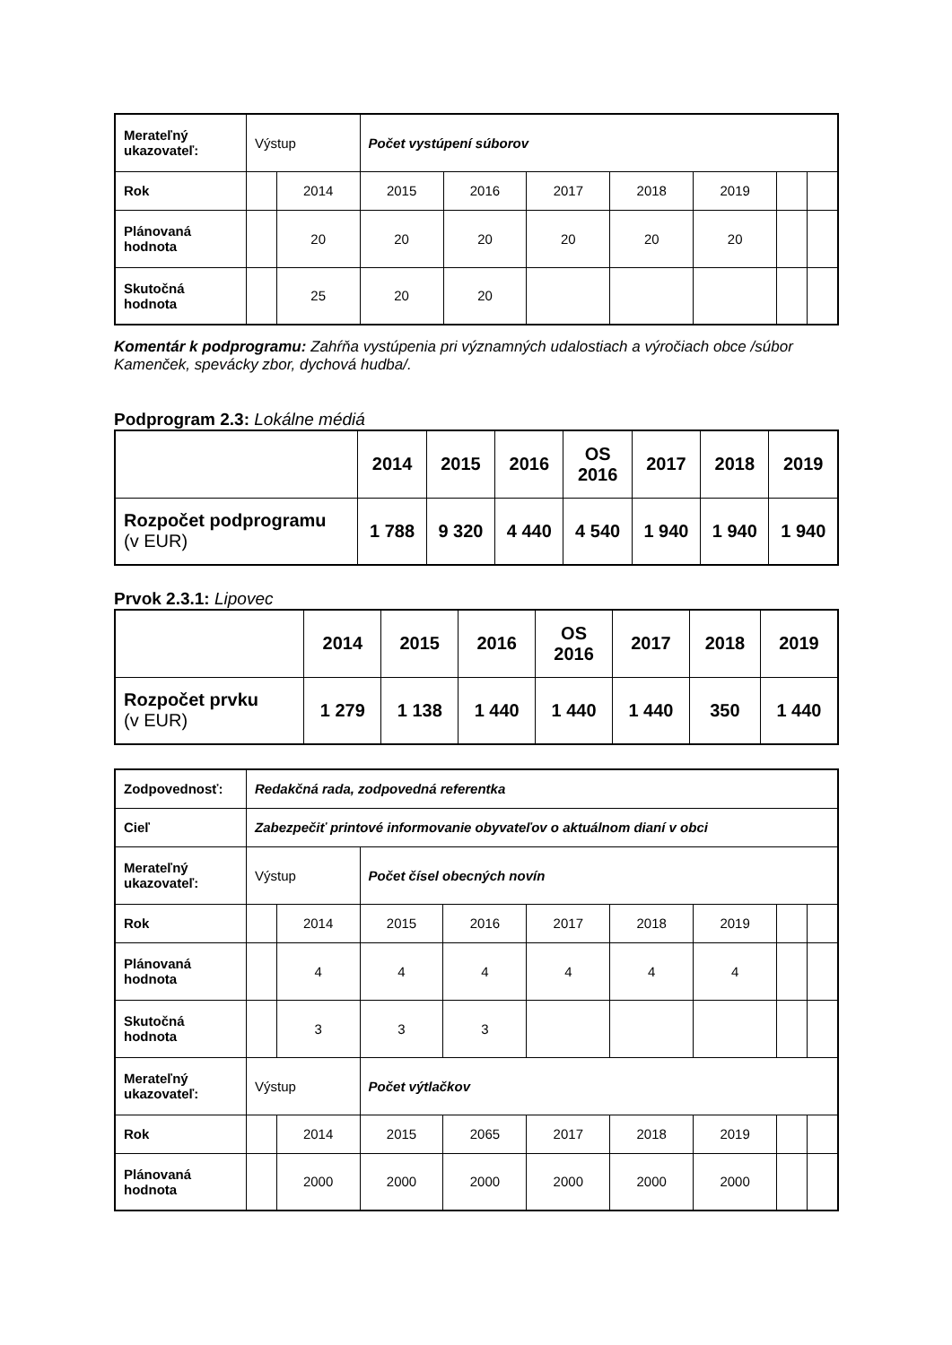| Merateľný ukazovateľ: | Výstup | | Počet vystúpení súborov | | | | | | |
| Rok | | 2014 | 2015 | 2016 | 2017 | 2018 | 2019 | | |
| Plánovaná hodnota | | 20 | 20 | 20 | 20 | 20 | 20 | | |
| Skutočná hodnota | | 25 | 20 | 20 | | | | | |
Komentár k podprogramu: Zahŕňa vystúpenia pri významných udalostiach a výročiach obce /súbor Kamenček, spevácky zbor, dychová hudba/.
Podprogram 2.3: Lokálne médiá
| | 2014 | 2015 | 2016 | OS 2016 | 2017 | 2018 | 2019 |
| Rozpočet podprogramu (v EUR) | 1 788 | 9 320 | 4 440 | 4 540 | 1 940 | 1 940 | 1 940 |
Prvok 2.3.1: Lipovec
| | 2014 | 2015 | 2016 | OS 2016 | 2017 | 2018 | 2019 |
| Rozpočet prvku (v EUR) | 1 279 | 1 138 | 1 440 | 1 440 | 1 440 | 350 | 1 440 |
| Zodpovednosť: | Redakčná rada, zodpovedná referentka | | | | | | | | |
| Cieľ | Zabezpečiť printové informovanie obyvateľov o aktuálnom dianí v obci | | | | | | | | |
| Merateľný ukazovateľ: | Výstup | | Počet čísel obecných novín | | | | | | |
| Rok | | 2014 | 2015 | 2016 | 2017 | 2018 | 2019 | | |
| Plánovaná hodnota | | 4 | 4 | 4 | 4 | 4 | 4 | | |
| Skutočná hodnota | | 3 | 3 | 3 | | | | | |
| Merateľný ukazovateľ: | Výstup | | Počet výtlačkov | | | | | | |
| Rok | | 2014 | 2015 | 2065 | 2017 | 2018 | 2019 | | |
| Plánovaná hodnota | | 2000 | 2000 | 2000 | 2000 | 2000 | 2000 | | |